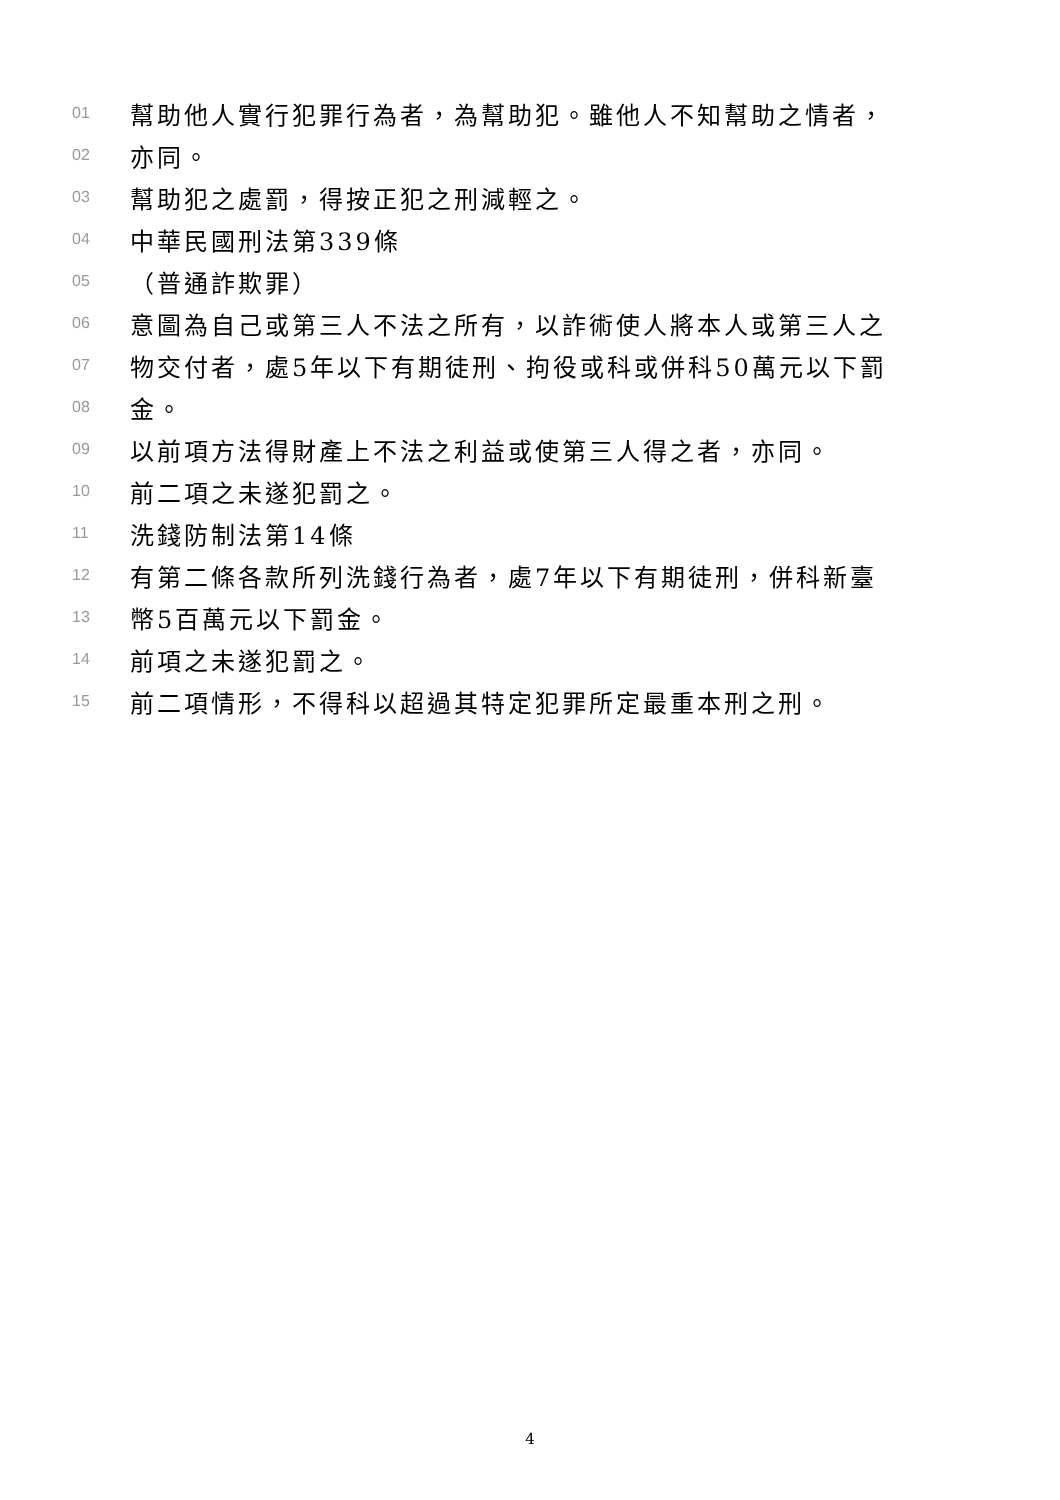01 幫助他人實行犯罪行為者，為幫助犯。雖他人不知幫助之情者，
02 亦同。
03 幫助犯之處罰，得按正犯之刑減輕之。
04 中華民國刑法第339條
05 （普通詐欺罪）
06 意圖為自己或第三人不法之所有，以詐術使人將本人或第三人之
07 物交付者，處5年以下有期徒刑、拘役或科或併科50萬元以下罰
08 金。
09 以前項方法得財產上不法之利益或使第三人得之者，亦同。
10 前二項之未遂犯罰之。
11 洗錢防制法第14條
12 有第二條各款所列洗錢行為者，處7年以下有期徒刑，併科新臺
13 幣5百萬元以下罰金。
14 前項之未遂犯罰之。
15 前二項情形，不得科以超過其特定犯罪所定最重本刑之刑。
4